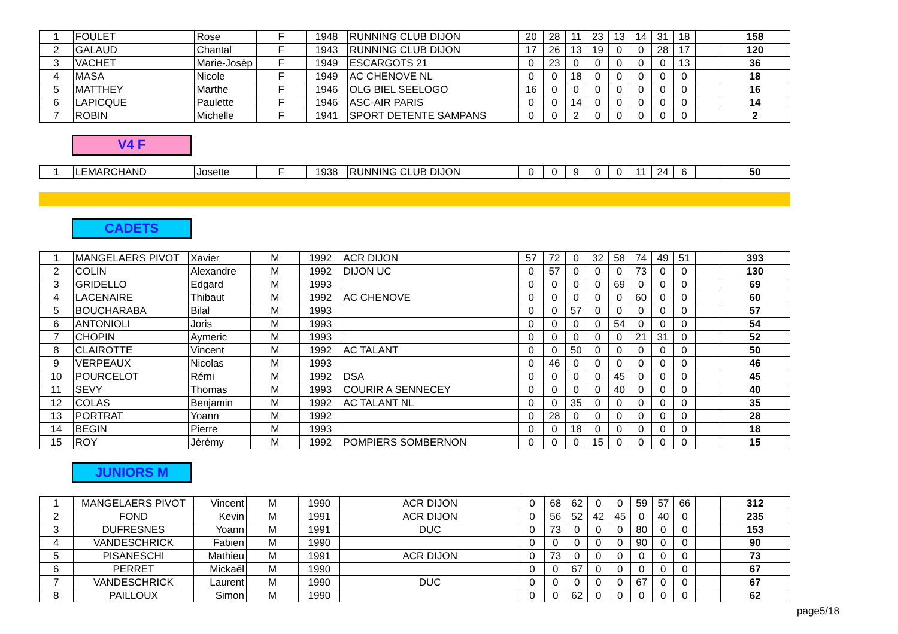| 1 | FOULET | Rose | F | 1948 | RUNNING CLUB DIJON | 20 | 28 | 11 | 23 | 13 | 14 | 31 | 18 | | 158 |
| 2 | GALAUD | Chantal | F | 1943 | RUNNING CLUB DIJON | 17 | 26 | 13 | 19 | 0 | 0 | 28 | 17 | | 120 |
| 3 | VACHET | Marie-Josèp | F | 1949 | ESCARGOTS 21 | 0 | 23 | 0 | 0 | 0 | 0 | 0 | 13 | | 36 |
| 4 | MASA | Nicole | F | 1949 | AC CHENOVE NL | 0 | 0 | 18 | 0 | 0 | 0 | 0 | 0 | | 18 |
| 5 | MATTHEY | Marthe | F | 1946 | OLG BIEL SEELOGO | 16 | 0 | 0 | 0 | 0 | 0 | 0 | 0 | | 16 |
| 6 | LAPICQUE | Paulette | F | 1946 | ASC-AIR PARIS | 0 | 0 | 14 | 0 | 0 | 0 | 0 | 0 | | 14 |
| 7 | ROBIN | Michelle | F | 1941 | SPORT DETENTE SAMPANS | 0 | 0 | 2 | 0 | 0 | 0 | 0 | 0 | | 2 |
V4 F
| 1 | LEMARCHAND | Josette | F | 1938 | RUNNING CLUB DIJON | 0 | 0 | 9 | 0 | 0 | 11 | 24 | 6 | | 50 |
CADETS
| 1 | MANGELAERS PIVOT | Xavier | M | 1992 | ACR DIJON | 57 | 72 | 0 | 32 | 58 | 74 | 49 | 51 | | 393 |
| 2 | COLIN | Alexandre | M | 1992 | DIJON UC | 0 | 57 | 0 | 0 | 0 | 73 | 0 | 0 | | 130 |
| 3 | GRIDELLO | Edgard | M | 1993 | | 0 | 0 | 0 | 0 | 69 | 0 | 0 | 0 | | 69 |
| 4 | LACENAIRE | Thibaut | M | 1992 | AC CHENOVE | 0 | 0 | 0 | 0 | 0 | 60 | 0 | 0 | | 60 |
| 5 | BOUCHARABA | Bilal | M | 1993 | | 0 | 0 | 57 | 0 | 0 | 0 | 0 | 0 | | 57 |
| 6 | ANTONIOLI | Joris | M | 1993 | | 0 | 0 | 0 | 0 | 54 | 0 | 0 | 0 | | 54 |
| 7 | CHOPIN | Aymeric | M | 1993 | | 0 | 0 | 0 | 0 | 0 | 21 | 31 | 0 | | 52 |
| 8 | CLAIROTTE | Vincent | M | 1992 | AC TALANT | 0 | 0 | 50 | 0 | 0 | 0 | 0 | 0 | | 50 |
| 9 | VERPEAUX | Nicolas | M | 1993 | | 0 | 46 | 0 | 0 | 0 | 0 | 0 | 0 | | 46 |
| 10 | POURCELOT | Rémi | M | 1992 | DSA | 0 | 0 | 0 | 0 | 45 | 0 | 0 | 0 | | 45 |
| 11 | SEVY | Thomas | M | 1993 | COURIR A SENNECEY | 0 | 0 | 0 | 0 | 40 | 0 | 0 | 0 | | 40 |
| 12 | COLAS | Benjamin | M | 1992 | AC TALANT NL | 0 | 0 | 35 | 0 | 0 | 0 | 0 | 0 | | 35 |
| 13 | PORTRAT | Yoann | M | 1992 | | 0 | 28 | 0 | 0 | 0 | 0 | 0 | 0 | | 28 |
| 14 | BEGIN | Pierre | M | 1993 | | 0 | 0 | 18 | 0 | 0 | 0 | 0 | 0 | | 18 |
| 15 | ROY | Jérémy | M | 1992 | POMPIERS SOMBERNON | 0 | 0 | 0 | 15 | 0 | 0 | 0 | 0 | | 15 |
JUNIORS M
| 1 | MANGELAERS PIVOT | Vincent | M | 1990 | ACR DIJON | 0 | 68 | 62 | 0 | 0 | 59 | 57 | 66 | | 312 |
| 2 | FOND | Kevin | M | 1991 | ACR DIJON | 0 | 56 | 52 | 42 | 45 | 0 | 40 | 0 | | 235 |
| 3 | DUFRESNES | Yoann | M | 1991 | DUC | 0 | 73 | 0 | 0 | 0 | 80 | 0 | 0 | | 153 |
| 4 | VANDESCHRICK | Fabien | M | 1990 | | 0 | 0 | 0 | 0 | 0 | 90 | 0 | 0 | | 90 |
| 5 | PISANESCHI | Mathieu | M | 1991 | ACR DIJON | 0 | 73 | 0 | 0 | 0 | 0 | 0 | 0 | | 73 |
| 6 | PERRET | Mickaël | M | 1990 | | 0 | 0 | 67 | 0 | 0 | 0 | 0 | 0 | | 67 |
| 7 | VANDESCHRICK | Laurent | M | 1990 | DUC | 0 | 0 | 0 | 0 | 0 | 67 | 0 | 0 | | 67 |
| 8 | PAILLOUX | Simon | M | 1990 | | 0 | 0 | 62 | 0 | 0 | 0 | 0 | 0 | | 62 |
page5/18